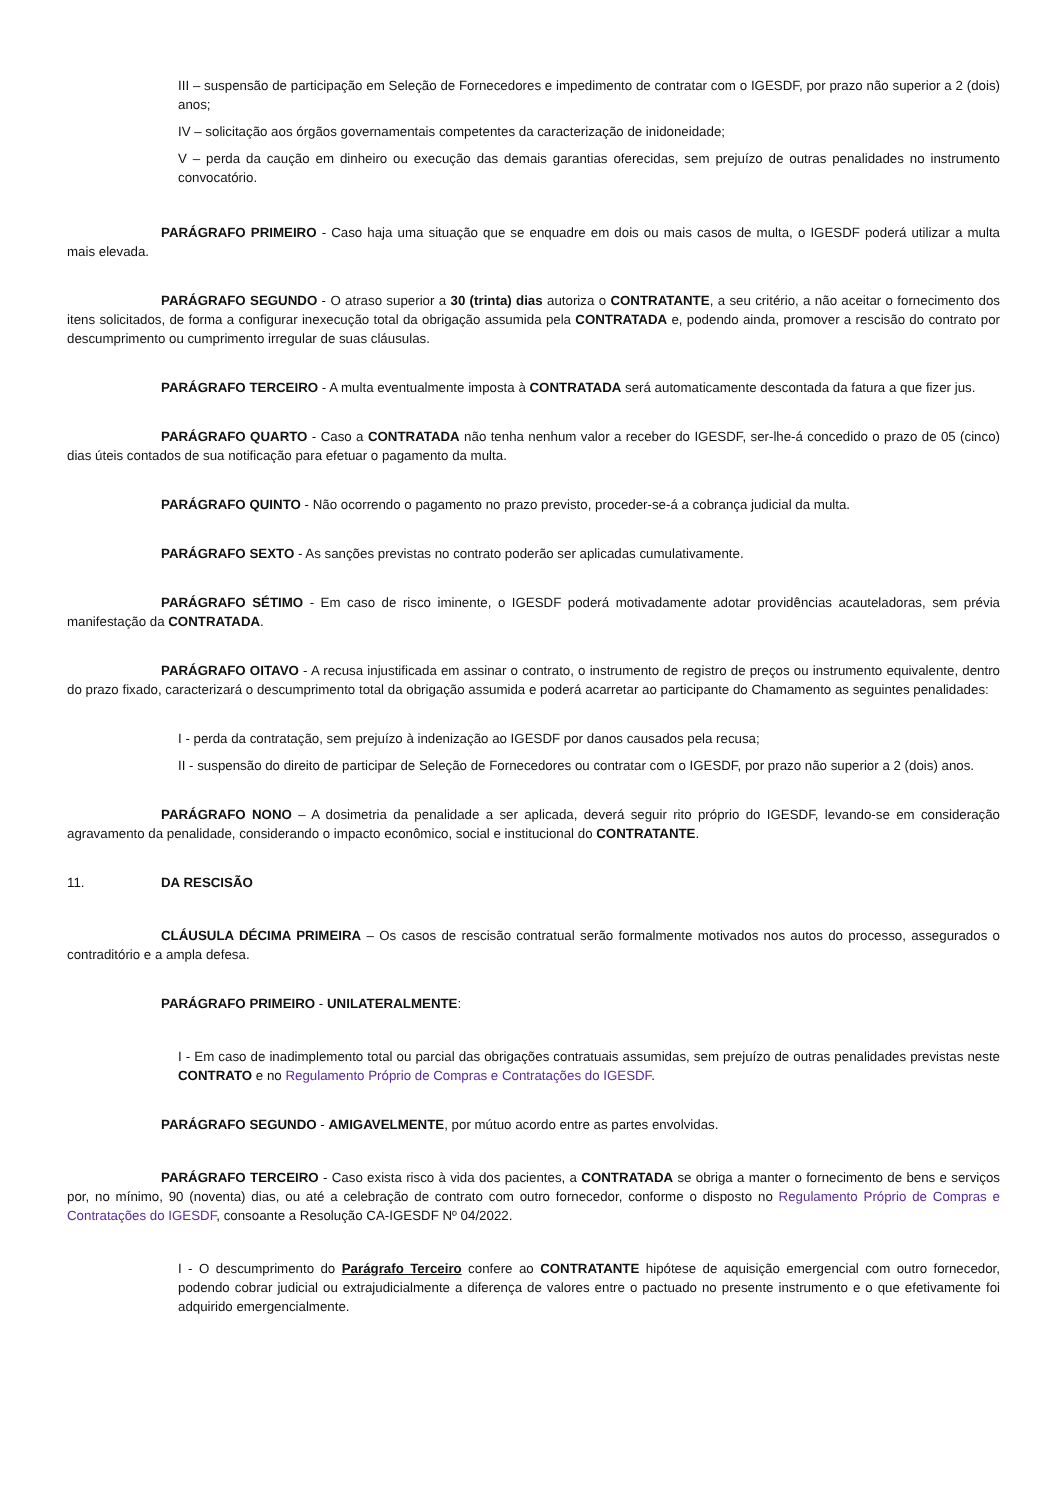III – suspensão de participação em Seleção de Fornecedores e impedimento de contratar com o IGESDF, por prazo não superior a 2 (dois) anos;
IV – solicitação aos órgãos governamentais competentes da caracterização de inidoneidade;
V – perda da caução em dinheiro ou execução das demais garantias oferecidas, sem prejuízo de outras penalidades no instrumento convocatório.
PARÁGRAFO PRIMEIRO - Caso haja uma situação que se enquadre em dois ou mais casos de multa, o IGESDF poderá utilizar a multa mais elevada.
PARÁGRAFO SEGUNDO - O atraso superior a 30 (trinta) dias autoriza o CONTRATANTE, a seu critério, a não aceitar o fornecimento dos itens solicitados, de forma a configurar inexecução total da obrigação assumida pela CONTRATADA e, podendo ainda, promover a rescisão do contrato por descumprimento ou cumprimento irregular de suas cláusulas.
PARÁGRAFO TERCEIRO - A multa eventualmente imposta à CONTRATADA será automaticamente descontada da fatura a que fizer jus.
PARÁGRAFO QUARTO - Caso a CONTRATADA não tenha nenhum valor a receber do IGESDF, ser-lhe-á concedido o prazo de 05 (cinco) dias úteis contados de sua notificação para efetuar o pagamento da multa.
PARÁGRAFO QUINTO - Não ocorrendo o pagamento no prazo previsto, proceder-se-á a cobrança judicial da multa.
PARÁGRAFO SEXTO - As sanções previstas no contrato poderão ser aplicadas cumulativamente.
PARÁGRAFO SÉTIMO - Em caso de risco iminente, o IGESDF poderá motivadamente adotar providências acauteladoras, sem prévia manifestação da CONTRATADA.
PARÁGRAFO OITAVO - A recusa injustificada em assinar o contrato, o instrumento de registro de preços ou instrumento equivalente, dentro do prazo fixado, caracterizará o descumprimento total da obrigação assumida e poderá acarretar ao participante do Chamamento as seguintes penalidades:
I - perda da contratação, sem prejuízo à indenização ao IGESDF por danos causados pela recusa;
II - suspensão do direito de participar de Seleção de Fornecedores ou contratar com o IGESDF, por prazo não superior a 2 (dois) anos.
PARÁGRAFO NONO – A dosimetria da penalidade a ser aplicada, deverá seguir rito próprio do IGESDF, levando-se em consideração agravamento da penalidade, considerando o impacto econômico, social e institucional do CONTRATANTE.
11. DA RESCISÃO
CLÁUSULA DÉCIMA PRIMEIRA – Os casos de rescisão contratual serão formalmente motivados nos autos do processo, assegurados o contraditório e a ampla defesa.
PARÁGRAFO PRIMEIRO - UNILATERALMENTE:
I - Em caso de inadimplemento total ou parcial das obrigações contratuais assumidas, sem prejuízo de outras penalidades previstas neste CONTRATO e no Regulamento Próprio de Compras e Contratações do IGESDF.
PARÁGRAFO SEGUNDO - AMIGAVELMENTE, por mútuo acordo entre as partes envolvidas.
PARÁGRAFO TERCEIRO - Caso exista risco à vida dos pacientes, a CONTRATADA se obriga a manter o fornecimento de bens e serviços por, no mínimo, 90 (noventa) dias, ou até a celebração de contrato com outro fornecedor, conforme o disposto no Regulamento Próprio de Compras e Contratações do IGESDF, consoante a Resolução CA-IGESDF Nº 04/2022.
I - O descumprimento do Parágrafo Terceiro confere ao CONTRATANTE hipótese de aquisição emergencial com outro fornecedor, podendo cobrar judicial ou extrajudicialmente a diferença de valores entre o pactuado no presente instrumento e o que efetivamente foi adquirido emergencialmente.